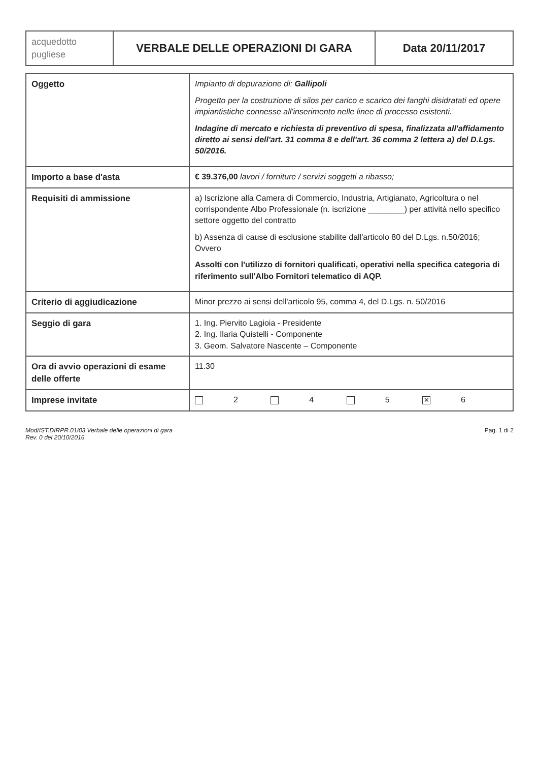| acquedotto pugliese | VERBALE DELLE OPERAZIONI DI GARA | Data 20/11/2017 |
| Oggetto | Impianto di depurazione di: Gallipoli Progetto per la costruzione di silos per carico e scarico dei fanghi disidratati ed opere impiantistiche connesse all'inserimento nelle linee di processo esistenti. Indagine di mercato e richiesta di preventivo di spesa, finalizzata all'affidamento diretto ai sensi dell'art. 31 comma 8 e dell'art. 36 comma 2 lettera a) del D.Lgs. 50/2016. |
| Importo a base d'asta | € 39.376,00 lavori / forniture / servizi soggetti a ribasso; |
| Requisiti di ammissione | a) Iscrizione alla Camera di Commercio, Industria, Artigianato, Agricoltura o nel corrispondente Albo Professionale (n. iscrizione ________) per attività nello specifico settore oggetto del contratto b) Assenza di cause di esclusione stabilite dall'articolo 80 del D.Lgs. n.50/2016; Ovvero Assolti con l'utilizzo di fornitori qualificati, operativi nella specifica categoria di riferimento sull'Albo Fornitori telematico di AQP. |
| Criterio di aggiudicazione | Minor prezzo ai sensi dell'articolo 95, comma 4, del D.Lgs. n. 50/2016 |
| Seggio di gara | 1. Ing. Piervito Lagioia - Presidente 2. Ing. Ilaria Quistelli - Componente 3. Geom. Salvatore Nascente – Componente |
| Ora di avvio operazioni di esame delle offerte | 11.30 |
| Imprese invitate | 2 4 5 ✕ 6 |
Mod/IST.DIRPR.01/03 Verbale delle operazioni di gara
Rev. 0 del 20/10/2016
Pag. 1 di 2